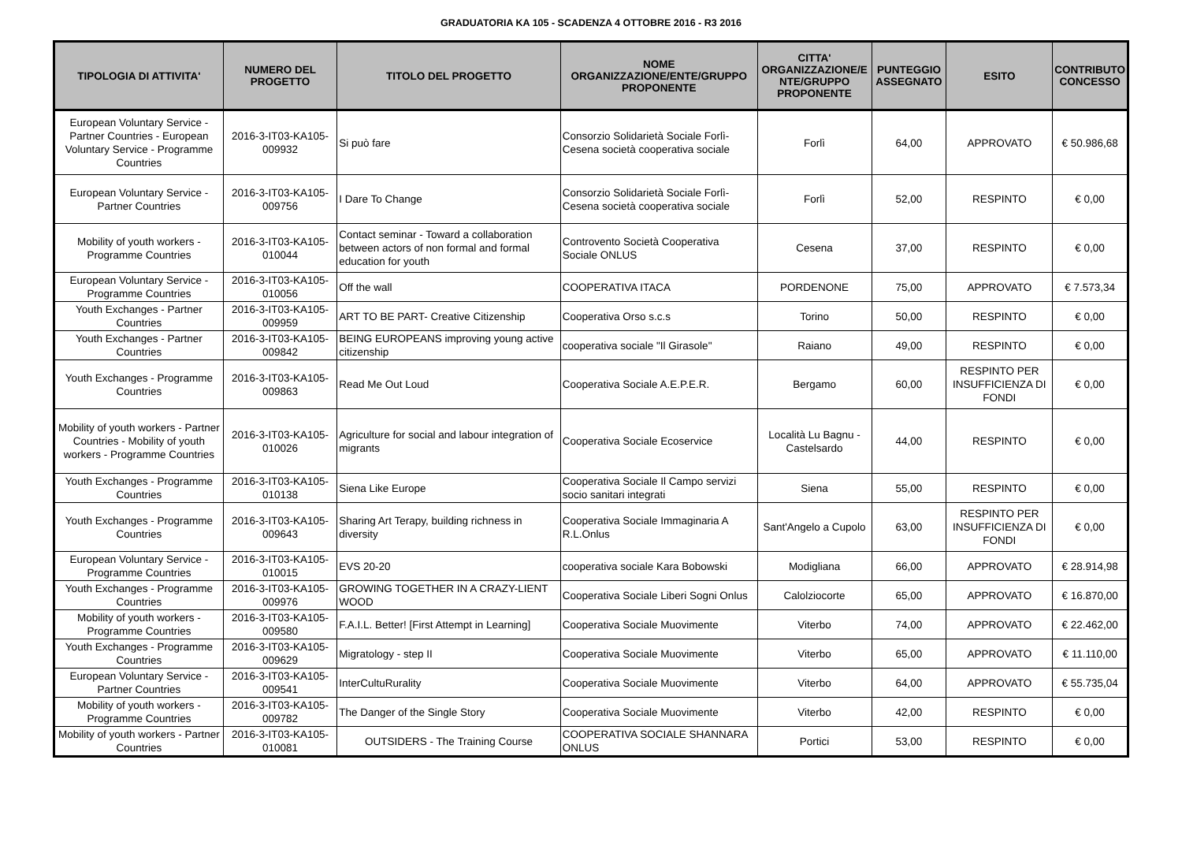GRADUATORIA KA 105 - SCADENZA 4 OTTOBRE 2016 - R3 2016
| TIPOLOGIA DI ATTIVITA' | NUMERO DEL PROGETTO | TITOLO DEL PROGETTO | NOME ORGANIZZAZIONE/ENTE/GRUPPO PROPONENTE | CITTA' ORGANIZZAZIONE/E NTE/GRUPPO PROPONENTE | PUNTEGGIO ASSEGNATO | ESITO | CONTRIBUTO CONCESSO |
| --- | --- | --- | --- | --- | --- | --- | --- |
| European Voluntary Service - Partner Countries - European Voluntary Service - Programme Countries | 2016-3-IT03-KA105-009932 | Si può fare | Consorzio Solidarietà Sociale Forlì-Cesena società cooperativa sociale | Forlì | 64,00 | APPROVATO | € 50.986,68 |
| European Voluntary Service - Partner Countries | 2016-3-IT03-KA105-009756 | I Dare To Change | Consorzio Solidarietà Sociale Forlì-Cesena società cooperativa sociale | Forlì | 52,00 | RESPINTO | € 0,00 |
| Mobility of youth workers - Programme Countries | 2016-3-IT03-KA105-010044 | Contact seminar - Toward a collaboration between actors of non formal and formal education for youth | Controvento Società Cooperativa Sociale ONLUS | Cesena | 37,00 | RESPINTO | € 0,00 |
| European Voluntary Service - Programme Countries | 2016-3-IT03-KA105-010056 | Off the wall | COOPERATIVA ITACA | PORDENONE | 75,00 | APPROVATO | € 7.573,34 |
| Youth Exchanges - Partner Countries | 2016-3-IT03-KA105-009959 | ART TO BE PART- Creative Citizenship | Cooperativa Orso s.c.s | Torino | 50,00 | RESPINTO | € 0,00 |
| Youth Exchanges - Partner Countries | 2016-3-IT03-KA105-009842 | BEING EUROPEANS improving young active citizenship | cooperativa sociale "Il Girasole" | Raiano | 49,00 | RESPINTO | € 0,00 |
| Youth Exchanges - Programme Countries | 2016-3-IT03-KA105-009863 | Read Me Out Loud | Cooperativa Sociale A.E.P.E.R. | Bergamo | 60,00 | RESPINTO PER INSUFFICIENZA DI FONDI | € 0,00 |
| Mobility of youth workers - Partner Countries - Mobility of youth workers - Programme Countries | 2016-3-IT03-KA105-010026 | Agriculture for social and labour integration of migrants | Cooperativa Sociale Ecoservice | Località Lu Bagnu - Castelsardo | 44,00 | RESPINTO | € 0,00 |
| Youth Exchanges - Programme Countries | 2016-3-IT03-KA105-010138 | Siena Like Europe | Cooperativa Sociale Il Campo servizi socio sanitari integrati | Siena | 55,00 | RESPINTO | € 0,00 |
| Youth Exchanges - Programme Countries | 2016-3-IT03-KA105-009643 | Sharing Art Terapy, building richness in diversity | Cooperativa Sociale Immaginaria A R.L.Onlus | Sant'Angelo a Cupolo | 63,00 | RESPINTO PER INSUFFICIENZA DI FONDI | € 0,00 |
| European Voluntary Service - Programme Countries | 2016-3-IT03-KA105-010015 | EVS 20-20 | cooperativa sociale Kara Bobowski | Modigliana | 66,00 | APPROVATO | € 28.914,98 |
| Youth Exchanges - Programme Countries | 2016-3-IT03-KA105-009976 | GROWING TOGETHER IN A CRAZY-LIENT WOOD | Cooperativa Sociale Liberi Sogni Onlus | Calolziocorte | 65,00 | APPROVATO | € 16.870,00 |
| Mobility of youth workers - Programme Countries | 2016-3-IT03-KA105-009580 | F.A.I.L. Better! [First Attempt in Learning] | Cooperativa Sociale Muovimente | Viterbo | 74,00 | APPROVATO | € 22.462,00 |
| Youth Exchanges - Programme Countries | 2016-3-IT03-KA105-009629 | Migratology - step II | Cooperativa Sociale Muovimente | Viterbo | 65,00 | APPROVATO | € 11.110,00 |
| European Voluntary Service - Partner Countries | 2016-3-IT03-KA105-009541 | InterCultuRurality | Cooperativa Sociale Muovimente | Viterbo | 64,00 | APPROVATO | € 55.735,04 |
| Mobility of youth workers - Programme Countries | 2016-3-IT03-KA105-009782 | The Danger of the Single Story | Cooperativa Sociale Muovimente | Viterbo | 42,00 | RESPINTO | € 0,00 |
| Mobility of youth workers - Partner Countries | 2016-3-IT03-KA105-010081 | OUTSIDERS - The Training Course | COOPERATIVA SOCIALE SHANNARA ONLUS | Portici | 53,00 | RESPINTO | € 0,00 |